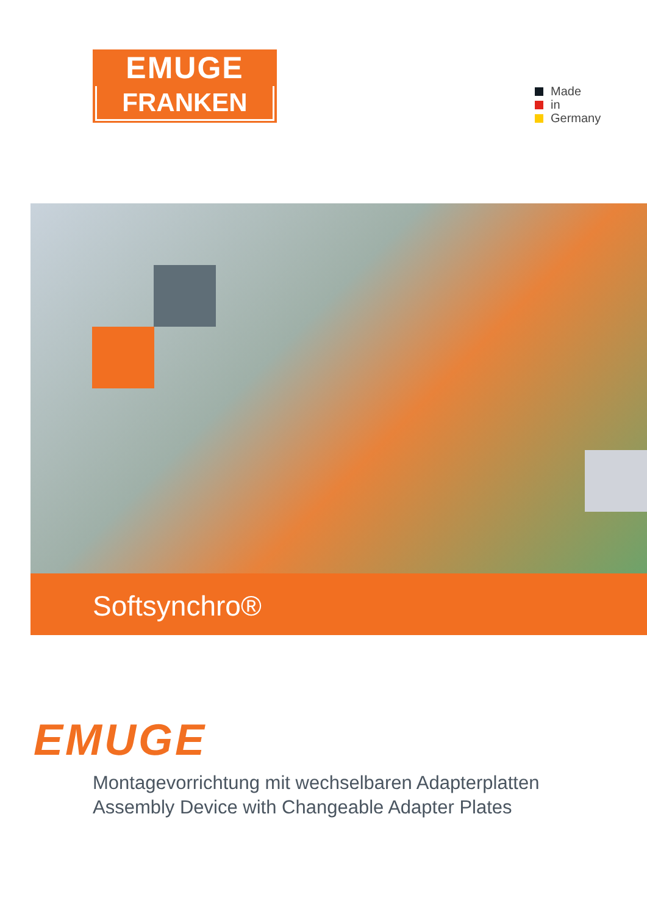EMUGE
FRANKEN
Made
in
Germany
Softsynchro®
EMUGE
Montagevorrichtung mit wechselbaren Adapterplatten
Assembly Device with Changeable Adapter Plates